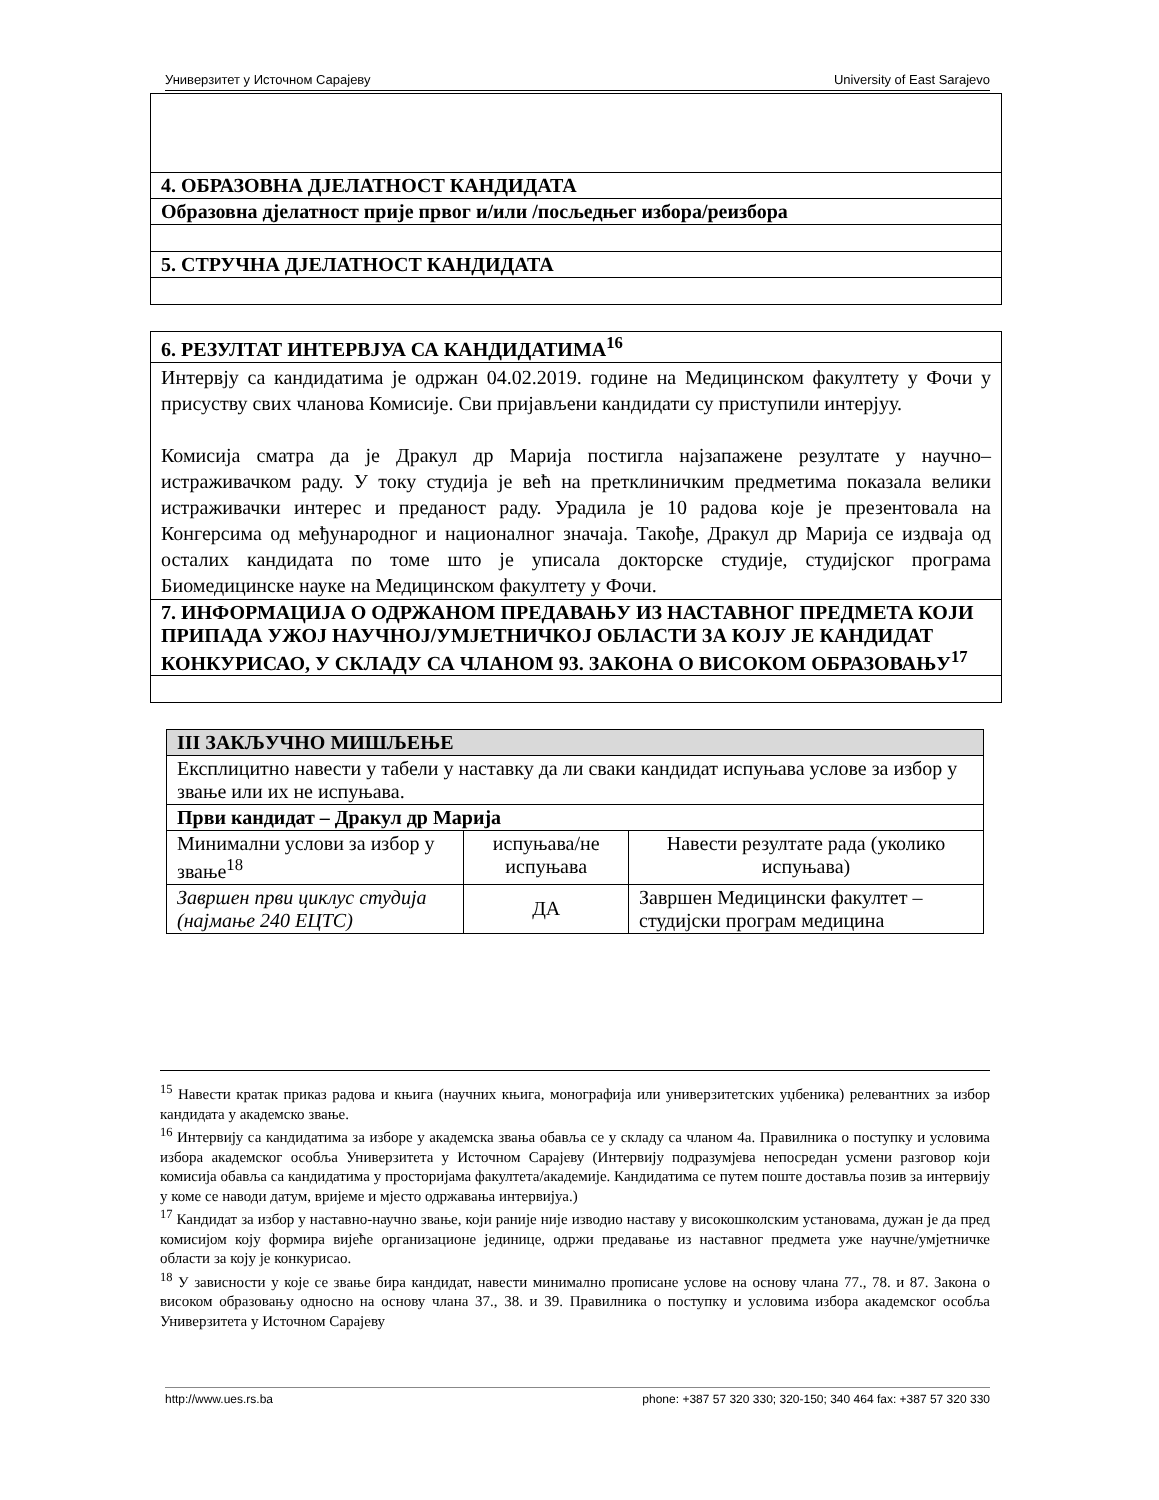Универзитет у Источном Сарајеву University of East Sarajevo
| 4. ОБРАЗОВНА ДЈЕЛАТНОСТ КАНДИДАТА |
| Образовна дјелатност прије првог и/или /посљедњег избора/реизбора |
| 5. СТРУЧНА ДЈЕЛАТНОСТ КАНДИДАТА |
| 6. РЕЗУЛТАТ ИНТЕРВЈУА СА КАНДИДАТИМА<sup>16</sup> |
| Интервју са кандидатима је одржан 04.02.2019. године на Медицинском факултету у Фочи у присуству свих чланова Комисије. Сви пријављени кандидати су приступили интерјуу. Комисија сматра да је Дракул др Марија постигла најзапажене резултате у научно–истраживачком раду. У току студија је већ на претклиничким предметима показала велики истраживачки интерес и преданост раду. Урадила је 10 радова које је презентовала на Конгерсима од међународног и националног значаја. Такође, Дракул др Марија се издваја од осталих кандидата по томе што је уписала докторске студије, студијског програма Биомедицинске науке на Медицинском факултету у Фочи. |
| 7. ИНФОРМАЦИЈА О ОДРЖАНОМ ПРЕДАВАЊУ ИЗ НАСТАВНОГ ПРЕДМЕТА КОЈИ ПРИПАДА УЖОЈ НАУЧНОЈ/УМЈЕТНИЧКОЈ ОБЛАСТИ ЗА КОЈУ ЈЕ КАНДИДАТ КОНКУРИСАО, У СКЛАДУ СА ЧЛАНОМ 93. ЗАКОНА О ВИСОКОМ ОБРАЗОВАЊУ<sup>17</sup> |
| III ЗАКЉУЧНО МИШЉЕЊЕ | | |
| --- | --- | --- |
| Експлицитно навести у табели у наставку да ли сваки кандидат испуњава услове за избор у звање или их не испуњава. | | |
| Први кандидат – Дракул др Марија | | |
| Минимални услови за избор у звање<sup>18</sup> | испуњава/не испуњава | Навести резултате рада (уколико испуњава) |
| Завршен први циклус студија (најмање 240 ЕЦТС) | ДА | Завршен Медицински факултет – студијски програм медицина |
<sup>15</sup> Навести кратак приказ радова и књига (научних књига, монографија или универзитетских уџбеника) релевантних за избор кандидата у академско звање.
<sup>16</sup> Интервију са кандидатима за изборе у академска звања обавља се у складу са чланом 4а. Правилника о поступку и условима избора академског особља Универзитета у Источном Сарајеву (Интервију подразумјева непосредан усмени разговор који комисија обавља са кандидатима у просторијама факултета/академије. Кандидатима се путем поште доставља позив за интервију у коме се наводи датум, вријеме и мјесто одржавања интервијуа.)
<sup>17</sup> Кандидат за избор у наставно-научно звање, који раније није изводио наставу у високошколским установама, дужан је да пред комисијом коју формира вијеће организационе јединице, одржи предавање из наставног предмета уже научне/умјетничке области за коју је конкурисао.
<sup>18</sup> У зависности у које се звање бира кандидат, навести минимално прописане услове на основу члана 77., 78. и 87. Закона о високом образовању односно на основу члана 37., 38. и 39. Правилника о поступку и условима избора академског особља Универзитета у Источном Сарајеву
http://www.ues.rs.ba phone: +387 57 320 330; 320-150; 340 464 fax: +387 57 320 330